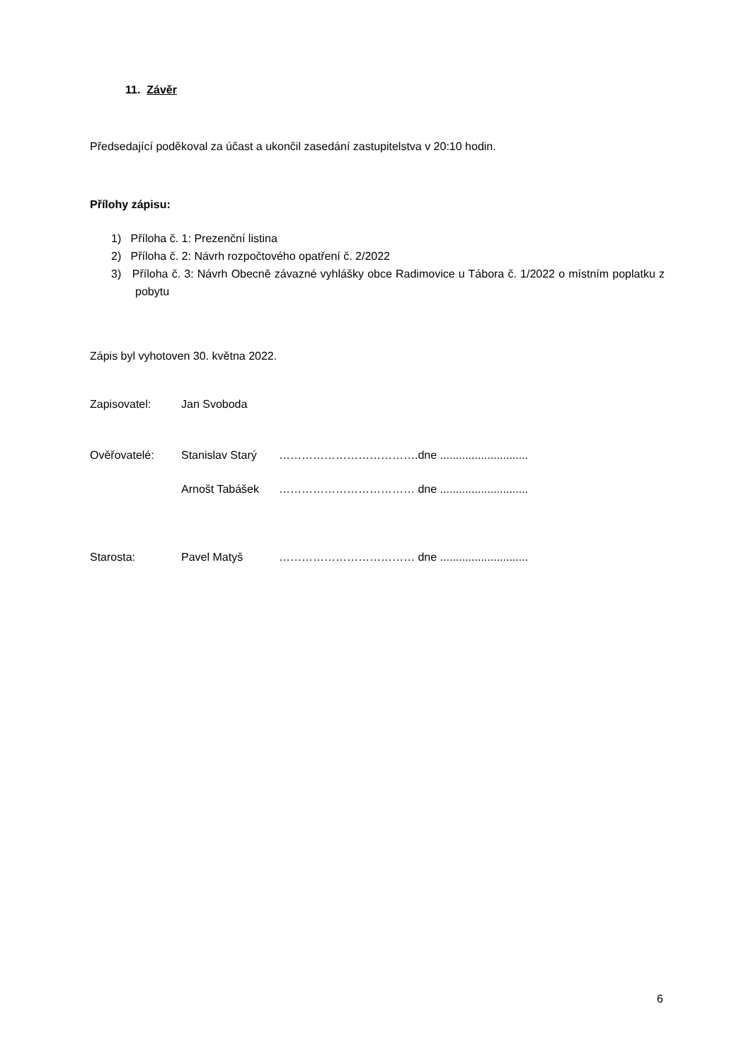11. Závěr
Předsedající poděkoval za účast a ukončil zasedání zastupitelstva v 20:10 hodin.
Přílohy zápisu:
1) Příloha č. 1: Prezenční listina
2) Příloha č. 2: Návrh rozpočtového opatření č. 2/2022
3) Příloha č. 3: Návrh Obecně závazné vyhlášky obce Radimovice u Tábora č. 1/2022 o místním poplatku z pobytu
Zápis byl vyhotoven 30. května 2022.
| Zapisovatel: | Jan Svoboda | | |
| Ověřovatelé: | Stanislav Starý | ………………………………. | dne ............................ |
| | Arnošt Tabášek | ……………………………… | dne ............................ |
| Starosta: | Pavel Matyš | ……………………………… | dne ............................ |
6